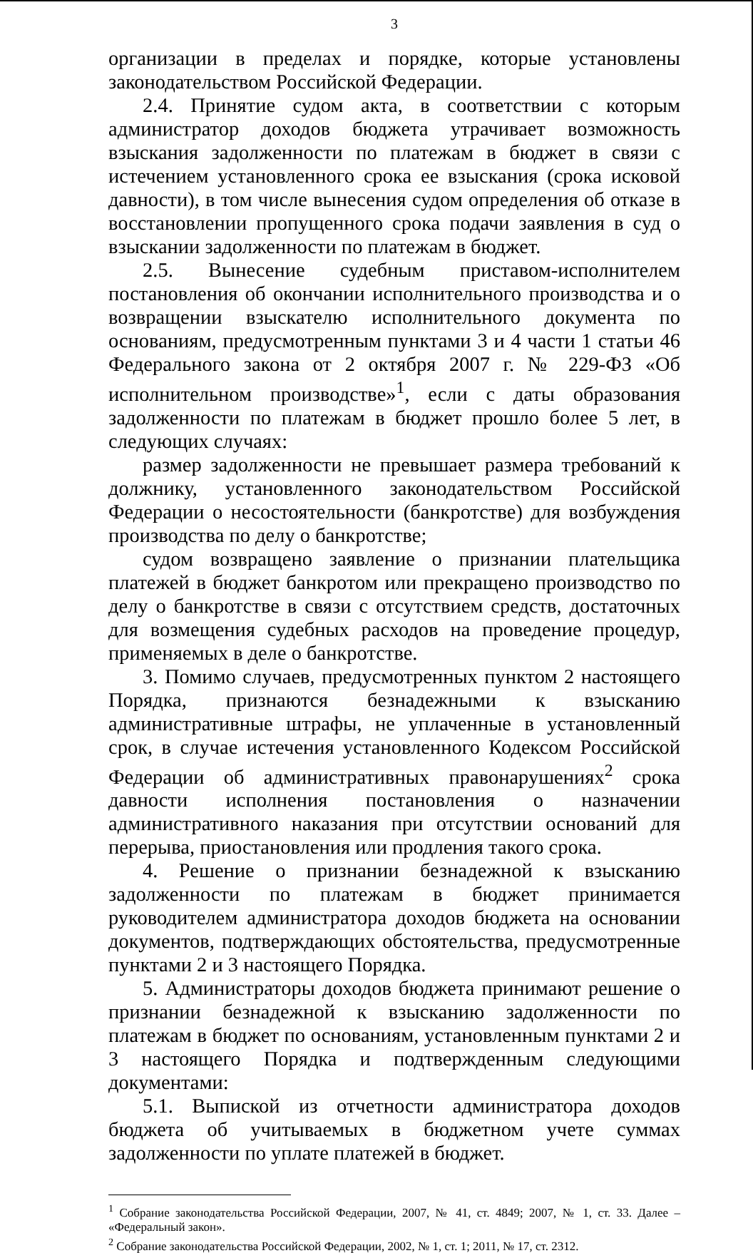3
организации в пределах и порядке, которые установлены законодательством Российской Федерации.
2.4. Принятие судом акта, в соответствии с которым администратор доходов бюджета утрачивает возможность взыскания задолженности по платежам в бюджет в связи с истечением установленного срока ее взыскания (срока исковой давности), в том числе вынесения судом определения об отказе в восстановлении пропущенного срока подачи заявления в суд о взыскании задолженности по платежам в бюджет.
2.5. Вынесение судебным приставом-исполнителем постановления об окончании исполнительного производства и о возвращении взыскателю исполнительного документа по основаниям, предусмотренным пунктами 3 и 4 части 1 статьи 46 Федерального закона от 2 октября 2007 г. № 229-ФЗ «Об исполнительном производстве»<sup>1</sup>, если с даты образования задолженности по платежам в бюджет прошло более 5 лет, в следующих случаях:
размер задолженности не превышает размера требований к должнику, установленного законодательством Российской Федерации о несостоятельности (банкротстве) для возбуждения производства по делу о банкротстве;
судом возвращено заявление о признании плательщика платежей в бюджет банкротом или прекращено производство по делу о банкротстве в связи с отсутствием средств, достаточных для возмещения судебных расходов на проведение процедур, применяемых в деле о банкротстве.
3. Помимо случаев, предусмотренных пунктом 2 настоящего Порядка, признаются безнадежными к взысканию административные штрафы, не уплаченные в установленный срок, в случае истечения установленного Кодексом Российской Федерации об административных правонарушениях<sup>2</sup> срока давности исполнения постановления о назначении административного наказания при отсутствии оснований для перерыва, приостановления или продления такого срока.
4. Решение о признании безнадежной к взысканию задолженности по платежам в бюджет принимается руководителем администратора доходов бюджета на основании документов, подтверждающих обстоятельства, предусмотренные пунктами 2 и 3 настоящего Порядка.
5. Администраторы доходов бюджета принимают решение о признании безнадежной к взысканию задолженности по платежам в бюджет по основаниям, установленным пунктами 2 и 3 настоящего Порядка и подтвержденным следующими документами:
5.1. Выпиской из отчетности администратора доходов бюджета об учитываемых в бюджетном учете суммах задолженности по уплате платежей в бюджет.
<sup>1</sup> Собрание законодательства Российской Федерации, 2007, № 41, ст. 4849; 2007, № 1, ст. 33. Далее – «Федеральный закон».
<sup>2</sup> Собрание законодательства Российской Федерации, 2002, № 1, ст. 1; 2011, № 17, ст. 2312.